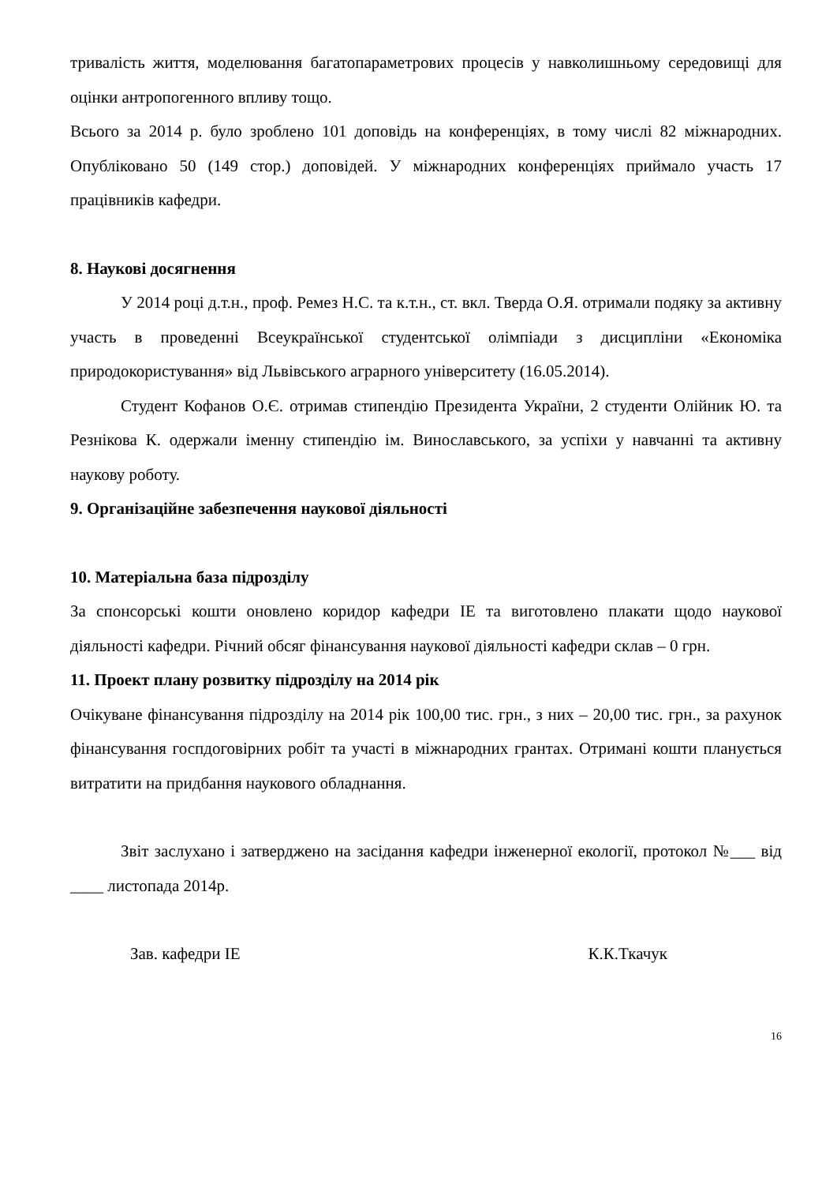тривалість життя, моделювання багатопараметрових процесів у навколишньому середовищі для оцінки антропогенного впливу тощо.
Всього за 2014 р. було зроблено 101 доповідь на конференціях, в тому числі 82 міжнародних. Опубліковано 50 (149 стор.) доповідей. У міжнародних конференціях приймало участь 17 працівників кафедри.
8. Наукові досягнення
У 2014 році д.т.н., проф. Ремез Н.С. та к.т.н., ст. вкл. Тверда О.Я. отримали подяку за активну участь в проведенні Всеукраїнської студентської олімпіади з дисципліни «Економіка природокористування» від Львівського аграрного університету (16.05.2014).
Студент Кофанов О.Є. отримав стипендію Президента України, 2 студенти Олійник Ю. та Резнікова К. одержали іменну стипендію ім. Винославського, за успіхи у навчанні та активну наукову роботу.
9. Організаційне забезпечення наукової діяльності
10. Матеріальна база підрозділу
За спонсорські кошти оновлено коридор кафедри ІЕ та виготовлено плакати щодо наукової діяльності кафедри. Річний обсяг фінансування наукової діяльності кафедри склав – 0 грн.
11. Проект плану розвитку підрозділу на 2014 рік
Очікуване фінансування підрозділу на 2014 рік 100,00 тис. грн., з них – 20,00 тис. грн., за рахунок фінансування госпдоговірних робіт та участі в міжнародних грантах. Отримані кошти планується витратити на придбання наукового обладнання.
Звіт заслухано і затверджено на засідання кафедри інженерної екології, протокол №___ від ____ листопада 2014р.
Зав. кафедри ІЕ К.К.Ткачук
16